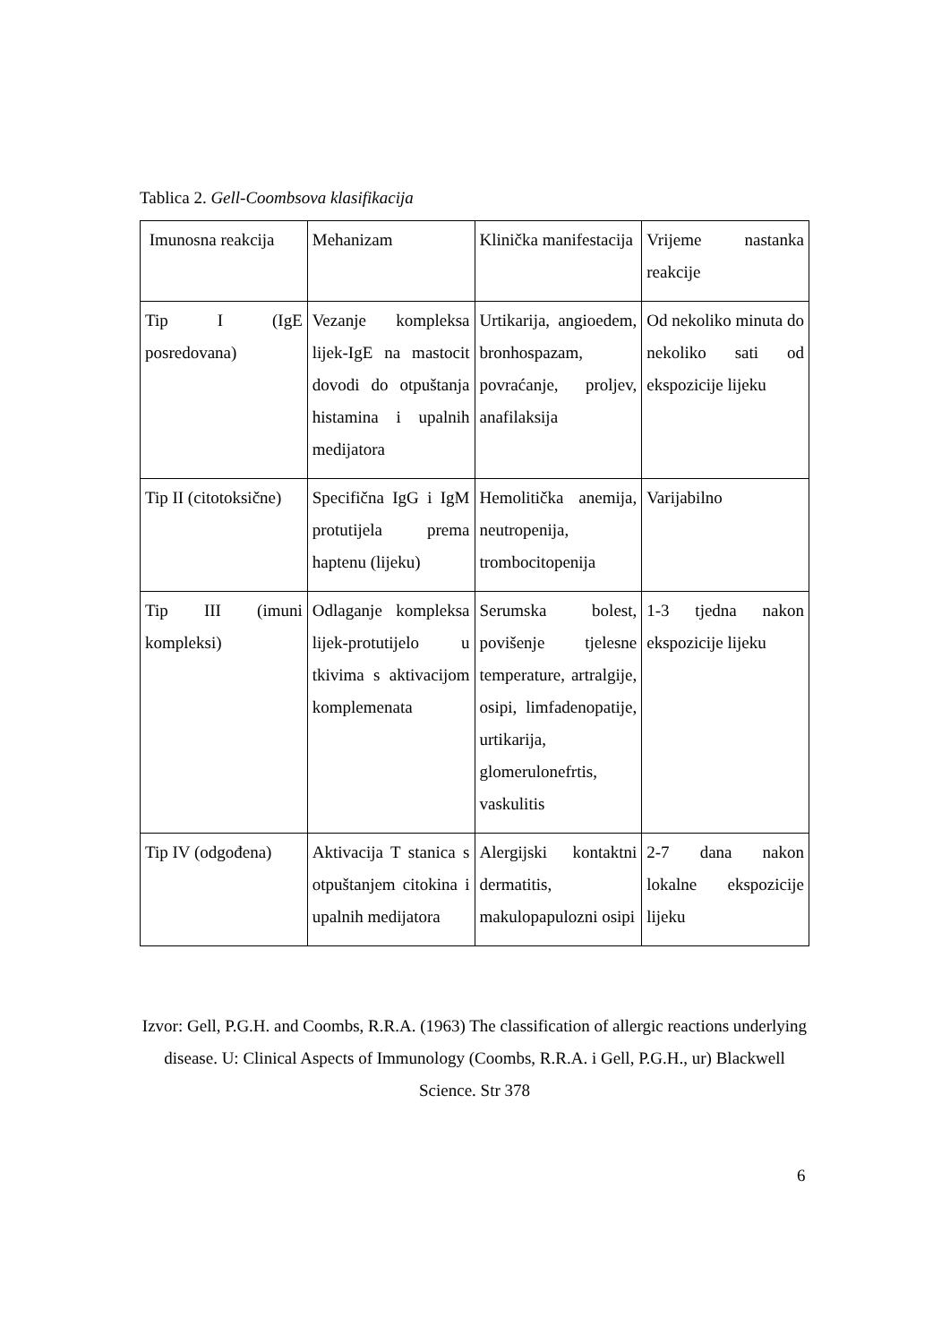Tablica 2. Gell-Coombsova klasifikacija
| Imunosna reakcija | Mehanizam | Klinička manifestacija | Vrijeme nastanka reakcije |
| Tip I (IgE posredovana) | Vezanje kompleksa lijek-IgE na mastocit dovodi do otpuštanja histamina i upalnih medijatora | Urtikarija, angioedem, bronhospazam, povraćanje, proljev, anafilaksija | Od nekoliko minuta do nekoliko sati od ekspozicije lijeku |
| Tip II (citotoksične) | Specifična IgG i IgM protutijela prema haptenu (lijeku) | Hemolitička anemija, neutropenija, trombocitopenija | Varijabilno |
| Tip III (imuni kompleksi) | Odlaganje kompleksa lijek-protutijelo u tkivima s aktivacijom komplemenata | Serumska bolest, povišenje tjelesne temperature, artralgije, osipi, limfadenopatije, urtikarija, glomerulonefrtis, vaskulitis | 1-3 tjedna nakon ekspozicije lijeku |
| Tip IV (odgođena) | Aktivacija T stanica s otpuštanjem citokina i upalnih medijatora | Alergijski kontaktni dermatitis, makulopapulozni osipi | 2-7 dana nakon lokalne ekspozicije lijeku |
Izvor: Gell, P.G.H. and Coombs, R.R.A. (1963) The classification of allergic reactions underlying disease. U: Clinical Aspects of Immunology (Coombs, R.R.A. i Gell, P.G.H., ur) Blackwell Science. Str 378
6